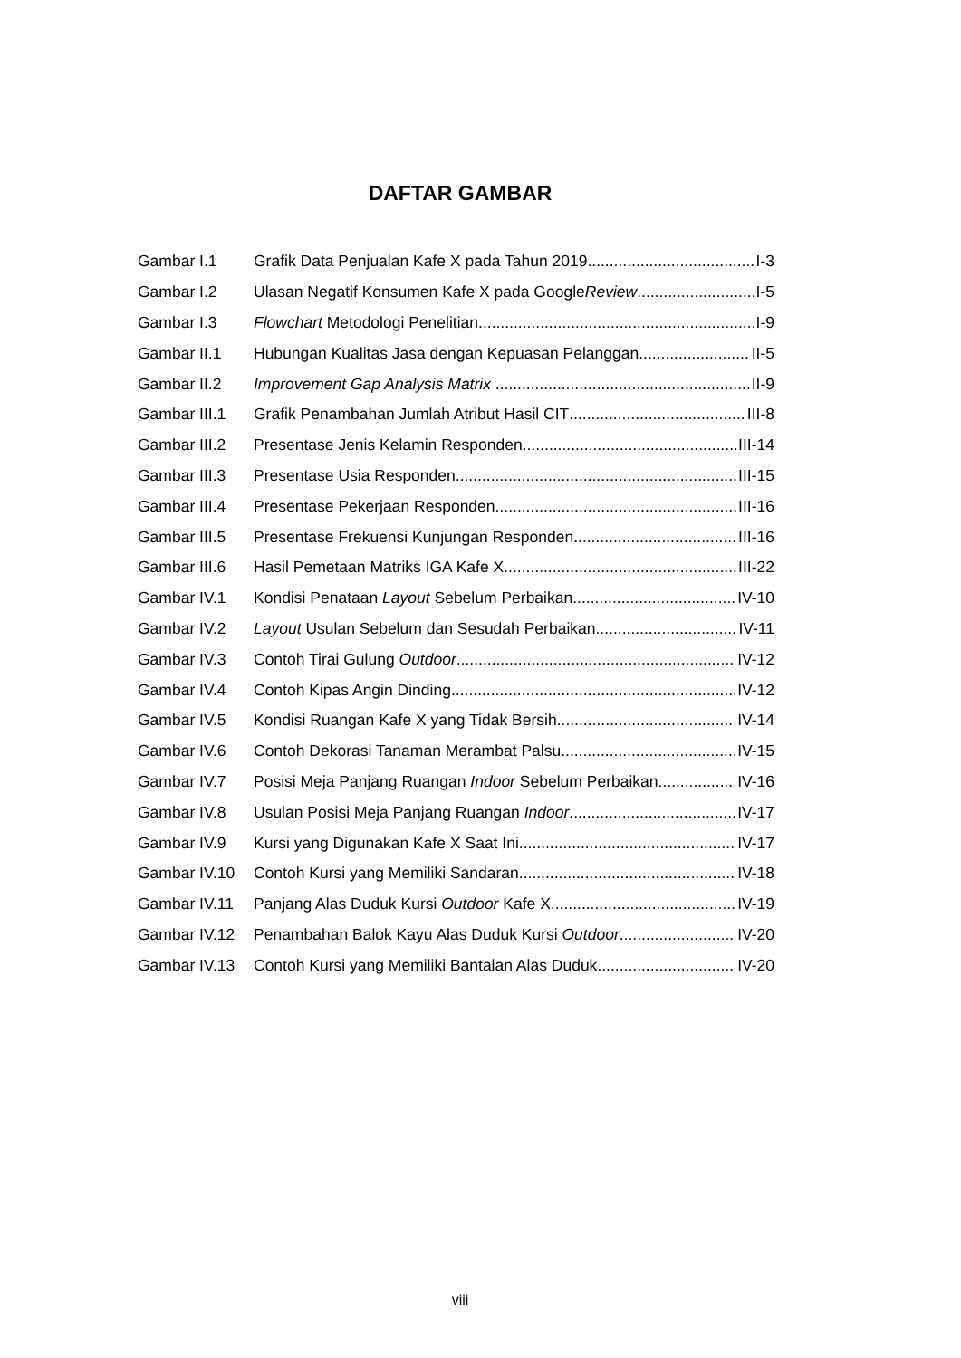DAFTAR GAMBAR
Gambar I.1 Grafik Data Penjualan Kafe X pada Tahun 2019 I-3
Gambar I.2 Ulasan Negatif Konsumen Kafe X pada Google Review I-5
Gambar I.3 Flowchart Metodologi Penelitian I-9
Gambar II.1 Hubungan Kualitas Jasa dengan Kepuasan Pelanggan II-5
Gambar II.2 Improvement Gap Analysis Matrix II-9
Gambar III.1 Grafik Penambahan Jumlah Atribut Hasil CIT III-8
Gambar III.2 Presentase Jenis Kelamin Responden III-14
Gambar III.3 Presentase Usia Responden III-15
Gambar III.4 Presentase Pekerjaan Responden III-16
Gambar III.5 Presentase Frekuensi Kunjungan Responden III-16
Gambar III.6 Hasil Pemetaan Matriks IGA Kafe X III-22
Gambar IV.1 Kondisi Penataan Layout Sebelum Perbaikan IV-10
Gambar IV.2 Layout Usulan Sebelum dan Sesudah Perbaikan IV-11
Gambar IV.3 Contoh Tirai Gulung Outdoor IV-12
Gambar IV.4 Contoh Kipas Angin Dinding IV-12
Gambar IV.5 Kondisi Ruangan Kafe X yang Tidak Bersih IV-14
Gambar IV.6 Contoh Dekorasi Tanaman Merambat Palsu IV-15
Gambar IV.7 Posisi Meja Panjang Ruangan Indoor Sebelum Perbaikan IV-16
Gambar IV.8 Usulan Posisi Meja Panjang Ruangan Indoor IV-17
Gambar IV.9 Kursi yang Digunakan Kafe X Saat Ini IV-17
Gambar IV.10 Contoh Kursi yang Memiliki Sandaran IV-18
Gambar IV.11 Panjang Alas Duduk Kursi Outdoor Kafe X IV-19
Gambar IV.12 Penambahan Balok Kayu Alas Duduk Kursi Outdoor IV-20
Gambar IV.13 Contoh Kursi yang Memiliki Bantalan Alas Duduk IV-20
viii